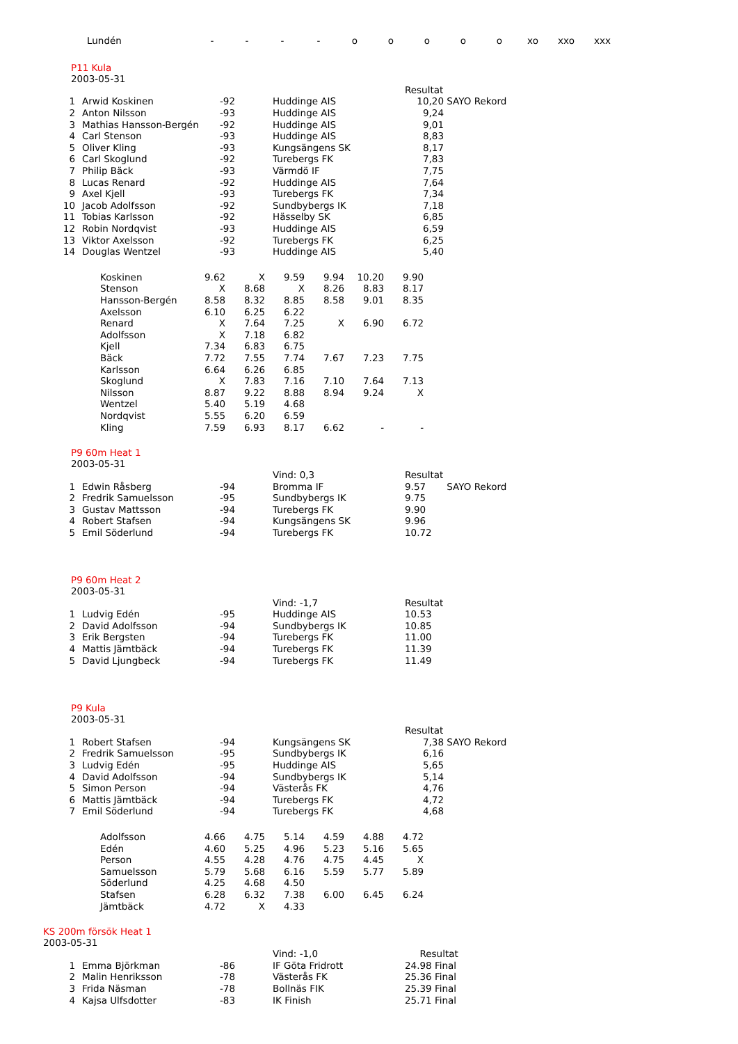| Lundén | - | - | - | - | o | o | o | o | o | xo | xxo | xxx |
P11 Kula
2003-05-31
| | | | | Resultat | |
| 1 | Arwid Koskinen | -92 | Huddinge AIS | 10,20 | SAYO Rekord |
| 2 | Anton Nilsson | -93 | Huddinge AIS | 9,24 | |
| 3 | Mathias Hansson-Bergén | -92 | Huddinge AIS | 9,01 | |
| 4 | Carl Stenson | -93 | Huddinge AIS | 8,83 | |
| 5 | Oliver Kling | -93 | Kungsängens SK | 8,17 | |
| 6 | Carl Skoglund | -92 | Turebergs FK | 7,83 | |
| 7 | Philip Bäck | -93 | Värmdö IF | 7,75 | |
| 8 | Lucas Renard | -92 | Huddinge AIS | 7,64 | |
| 9 | Axel Kjell | -93 | Turebergs FK | 7,34 | |
| 10 | Jacob Adolfsson | -92 | Sundbybergs IK | 7,18 | |
| 11 | Tobias Karlsson | -92 | Hässelby SK | 6,85 | |
| 12 | Robin Nordqvist | -93 | Huddinge AIS | 6,59 | |
| 13 | Viktor Axelsson | -92 | Turebergs FK | 6,25 | |
| 14 | Douglas Wentzel | -93 | Huddinge AIS | 5,40 | |
| Koskinen | 9.62 | X | 9.59 | 9.94 | 10.20 | 9.90 |
| Stenson | X | 8.68 | X | 8.26 | 8.83 | 8.17 |
| Hansson-Bergén | 8.58 | 8.32 | 8.85 | 8.58 | 9.01 | 8.35 |
| Axelsson | 6.10 | 6.25 | 6.22 | | | |
| Renard | X | 7.64 | 7.25 | X | 6.90 | 6.72 |
| Adolfsson | X | 7.18 | 6.82 | | | |
| Kjell | 7.34 | 6.83 | 6.75 | | | |
| Bäck | 7.72 | 7.55 | 7.74 | 7.67 | 7.23 | 7.75 |
| Karlsson | 6.64 | 6.26 | 6.85 | | | |
| Skoglund | X | 7.83 | 7.16 | 7.10 | 7.64 | 7.13 |
| Nilsson | 8.87 | 9.22 | 8.88 | 8.94 | 9.24 | X |
| Wentzel | 5.40 | 5.19 | 4.68 | | | |
| Nordqvist | 5.55 | 6.20 | 6.59 | | | |
| Kling | 7.59 | 6.93 | 8.17 | 6.62 | - | - |
P9 60m Heat 1
2003-05-31
| | | | Vind: 0,3 | Resultat | |
| 1 | Edwin Råsberg | -94 | Bromma IF | 9.57 | SAYO Rekord |
| 2 | Fredrik Samuelsson | -95 | Sundbybergs IK | 9.75 | |
| 3 | Gustav Mattsson | -94 | Turebergs FK | 9.90 | |
| 4 | Robert Stafsen | -94 | Kungsängens SK | 9.96 | |
| 5 | Emil Söderlund | -94 | Turebergs FK | 10.72 | |
P9 60m Heat 2
2003-05-31
| | | | Vind: -1,7 | Resultat |
| 1 | Ludvig Edén | -95 | Huddinge AIS | 10.53 |
| 2 | David Adolfsson | -94 | Sundbybergs IK | 10.85 |
| 3 | Erik Bergsten | -94 | Turebergs FK | 11.00 |
| 4 | Mattis Jämtbäck | -94 | Turebergs FK | 11.39 |
| 5 | David Ljungbeck | -94 | Turebergs FK | 11.49 |
P9 Kula
2003-05-31
| | | | | Resultat | |
| 1 | Robert Stafsen | -94 | Kungsängens SK | 7,38 | SAYO Rekord |
| 2 | Fredrik Samuelsson | -95 | Sundbybergs IK | 6,16 | |
| 3 | Ludvig Edén | -95 | Huddinge AIS | 5,65 | |
| 4 | David Adolfsson | -94 | Sundbybergs IK | 5,14 | |
| 5 | Simon Person | -94 | Västerås FK | 4,76 | |
| 6 | Mattis Jämtbäck | -94 | Turebergs FK | 4,72 | |
| 7 | Emil Söderlund | -94 | Turebergs FK | 4,68 | |
| Adolfsson | 4.66 | 4.75 | 5.14 | 4.59 | 4.88 | 4.72 |
| Edén | 4.60 | 5.25 | 4.96 | 5.23 | 5.16 | 5.65 |
| Person | 4.55 | 4.28 | 4.76 | 4.75 | 4.45 | X |
| Samuelsson | 5.79 | 5.68 | 6.16 | 5.59 | 5.77 | 5.89 |
| Söderlund | 4.25 | 4.68 | 4.50 | | | |
| Stafsen | 6.28 | 6.32 | 7.38 | 6.00 | 6.45 | 6.24 |
| Jämtbäck | 4.72 | X | 4.33 | | | |
KS 200m försök Heat 1
2003-05-31
| | | | Vind: -1,0 | Resultat |
| 1 | Emma Björkman | -86 | IF Göta Fridrott | 24.98 Final |
| 2 | Malin Henriksson | -78 | Västerås FK | 25.36 Final |
| 3 | Frida Näsman | -78 | Bollnäs FIK | 25.39 Final |
| 4 | Kajsa Ulfsdotter | -83 | IK Finish | 25.71 Final |